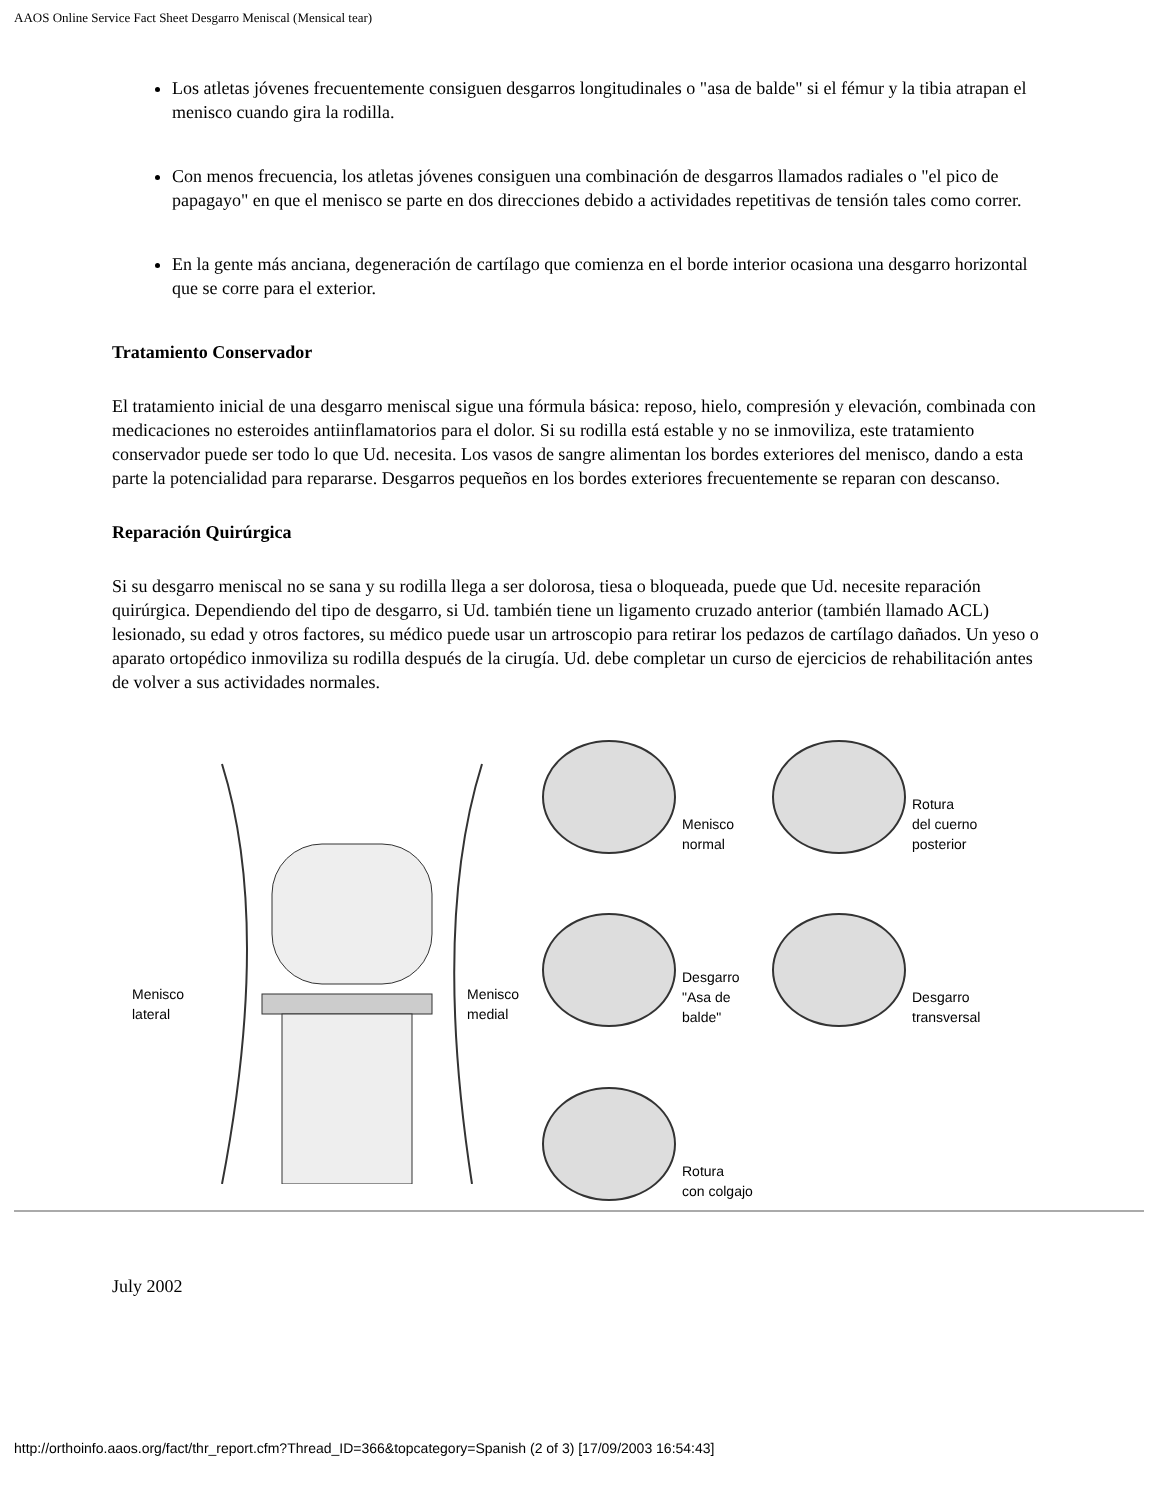AAOS Online Service Fact Sheet Desgarro Meniscal (Mensical tear)
Los atletas jóvenes frecuentemente consiguen desgarros longitudinales o "asa de balde" si el fémur y la tibia atrapan el menisco cuando gira la rodilla.
Con menos frecuencia, los atletas jóvenes consiguen una combinación de desgarros llamados radiales o "el pico de papagayo" en que el menisco se parte en dos direcciones debido a actividades repetitivas de tensión tales como correr.
En la gente más anciana, degeneración de cartílago que comienza en el borde interior ocasiona una desgarro horizontal que se corre para el exterior.
Tratamiento Conservador
El tratamiento inicial de una desgarro meniscal sigue una fórmula básica: reposo, hielo, compresión y elevación, combinada con medicaciones no esteroides antiinflamatorios para el dolor. Si su rodilla está estable y no se inmoviliza, este tratamiento conservador puede ser todo lo que Ud. necesita. Los vasos de sangre alimentan los bordes exteriores del menisco, dando a esta parte la potencialidad para repararse. Desgarros pequeños en los bordes exteriores frecuentemente se reparan con descanso.
Reparación Quirúrgica
Si su desgarro meniscal no se sana y su rodilla llega a ser dolorosa, tiesa o bloqueada, puede que Ud. necesite reparación quirúrgica. Dependiendo del tipo de desgarro, si Ud. también tiene un ligamento cruzado anterior (también llamado ACL) lesionado, su edad y otros factores, su médico puede usar un artroscopio para retirar los pedazos de cartílago dañados. Un yeso o aparato ortopédico inmoviliza su rodilla después de la cirugía. Ud. debe completar un curso de ejercicios de rehabilitación antes de volver a sus actividades normales.
Menisco
lateral
Menisco
medial
Menisco
normal
Rotura
del cuerno
posterior
Desgarro
"Asa de
balde"
Desgarro
transversal
Rotura
con colgajo
July 2002
http://orthoinfo.aaos.org/fact/thr_report.cfm?Thread_ID=366&topcategory=Spanish (2 of 3) [17/09/2003 16:54:43]